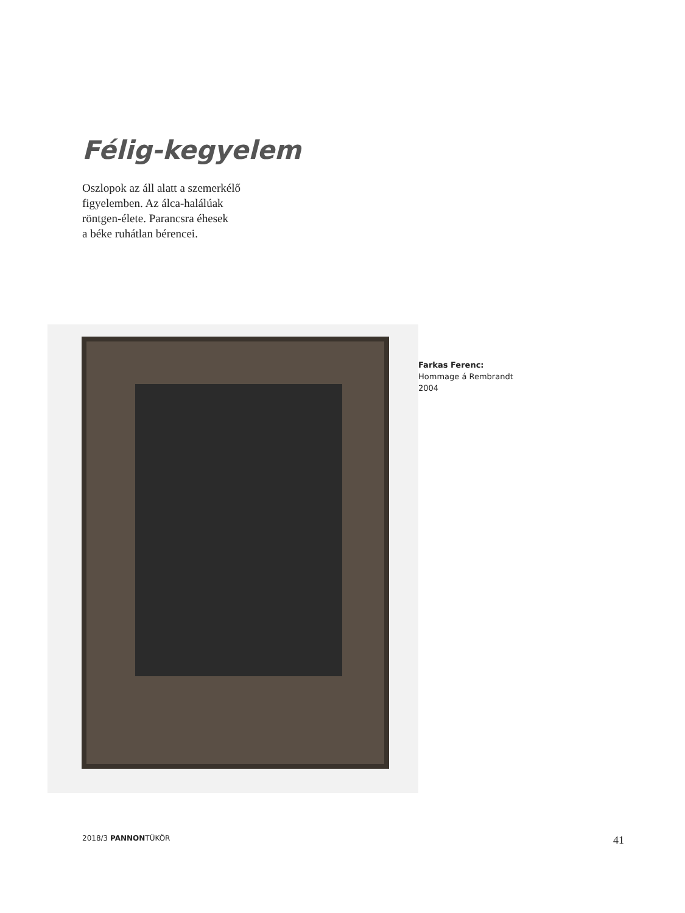Félig-kegyelem
Oszlopok az áll alatt a szemerkélő
figyelemben. Az álca-halálúak
röntgen-élete. Parancsra éhesek
a béke ruhátlan bérencei.
Farkas Ferenc:
Hommage á Rembrandt
2004
2018/3 PANNONTÜKÖR 41